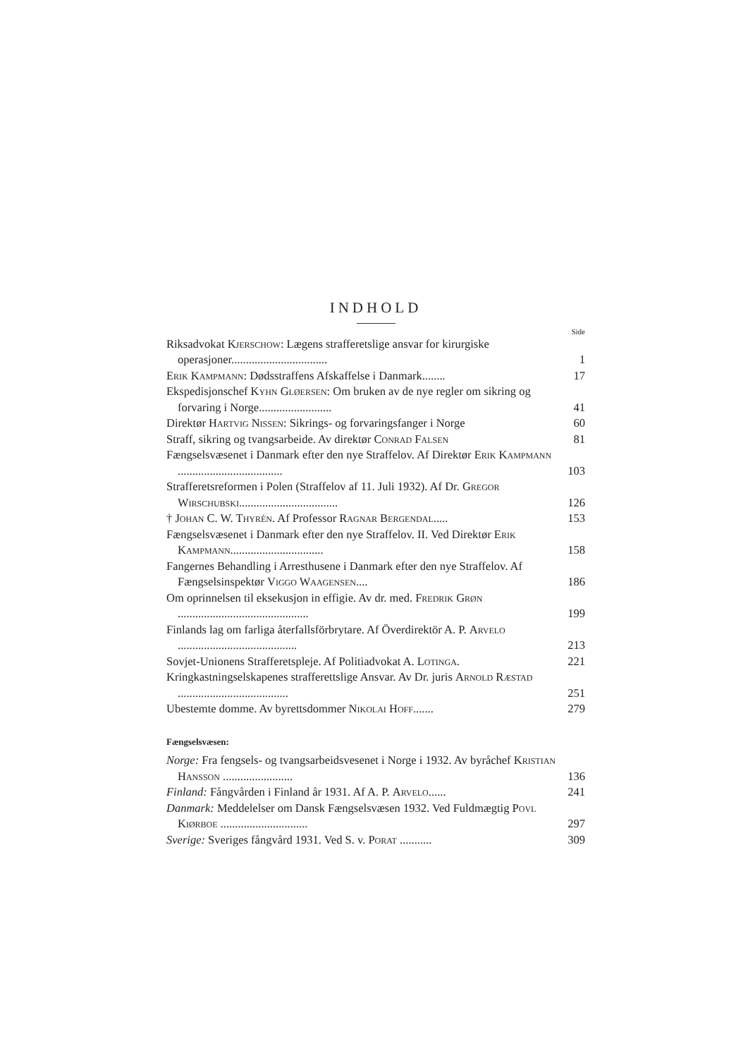INDHOLD
Side
Riksadvokat Kjerschow: Lægens strafferetslige ansvar for kirurgiske operasjoner.................................
1
Erik Kampmann: Dødsstraffens Afskaffelse i Danmark........
17
Ekspedisjonschef Kyhn Gløersen: Om bruken av de nye regler om sikring og forvaring i Norge.........................
41
Direktør Hartvig Nissen: Sikrings- og forvaringsfanger i Norge
60
Straff, sikring og tvangsarbeide. Av direktør Conrad Falsen
81
Fængselsvæsenet i Danmark efter den nye Straffelov. Af Direktør Erik Kampmann ....................................
103
Strafferetsreformen i Polen (Straffelov af 11. Juli 1932). Af Dr. Gregor Wirschubski..................................
126
† Johan C. W. Thyrén. Af Professor Ragnar Bergendal.....
153
Fængselsvæsenet i Danmark efter den nye Straffelov. II. Ved Direktør Erik Kampmann................................
158
Fangernes Behandling i Arresthusene i Danmark efter den nye Straffelov. Af Fængselsinspektør Viggo Waagensen....
186
Om oprinnelsen til eksekusjon in effigie. Av dr. med. Fredrik Grøn .............................................
199
Finlands lag om farliga återfallsförbrytare. Af Överdirektör A. P. Arvelo .........................................
213
Sovjet-Unionens Strafferetspleje. Af Politiadvokat A. Lotinga.
221
Kringkastningselskapenes strafferettslige Ansvar. Av Dr. juris Arnold Ræstad ......................................
251
Ubestemte domme. Av byrettsdommer Nikolai Hoff.......
279
Fængselsvæsen:
Norge: Fra fengsels- og tvangsarbeidsvesenet i Norge i 1932. Av byråchef Kristian Hansson ........................
136
Finland: Fångvården i Finland år 1931. Af A. P. Arvelo......
241
Danmark: Meddelelser om Dansk Fængselsvæsen 1932. Ved Fuldmægtig Povl Kiørboe ..............................
297
Sverige: Sveriges fångvård 1931. Ved S. v. Porat ...........
309